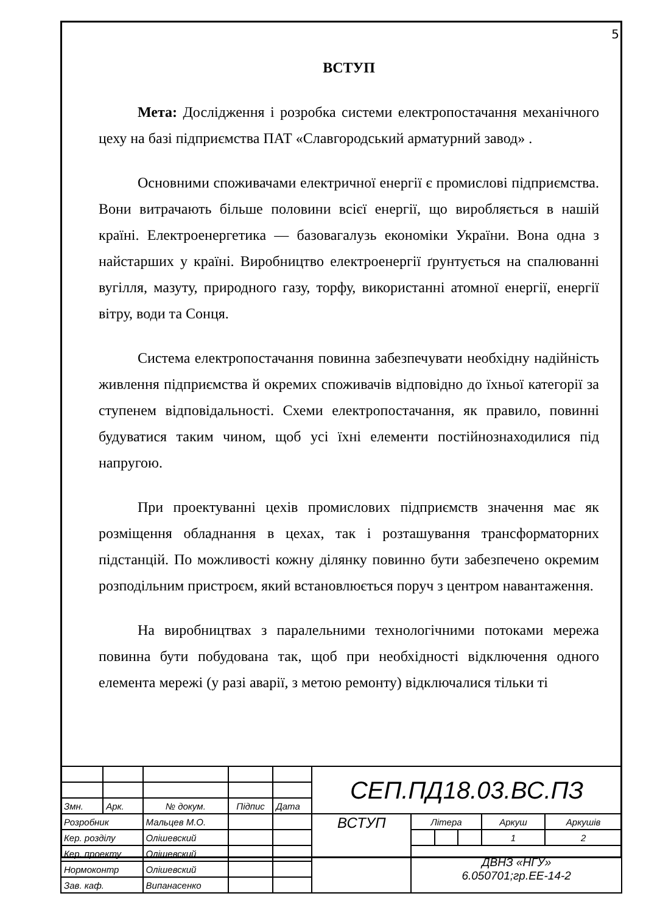5
ВСТУП
Мета: Дослідження і розробка системи електропостачання механічного цеху на базі підприємства ПАТ «Славгородський арматурний завод» .
Основними споживачами електричної енергії є промислові підприємства. Вони витрачають більше половини всієї енергії, що виробляється в нашій країні. Електроенергетика — базовагалузь економіки України. Вона одна з найстарших у країні. Виробництво електроенергії ґрунтується на спалюванні вугілля, мазуту, природного газу, торфу, використанні атомної енергії, енергії вітру, води та Сонця.
Система електропостачання повинна забезпечувати необхідну надійність живлення підприємства й окремих споживачів відповідно до їхньої категорії за ступенем відповідальності. Схеми електропостачання, як правило, повинні будуватися таким чином, щоб усі їхні елементи постійнознаходилися під напругою.
При проектуванні цехів промислових підприємств значення має як розміщення обладнання в цехах, так і розташування трансформаторних підстанцій. По можливості кожну ділянку повинно бути забезпечено окремим розподільним пристроєм, який встановлюється поруч з центром навантаження.
На виробництвах з паралельними технологічними потоками мережа повинна бути побудована так, щоб при необхідності відключення одного елемента мережі (у разі аварії, з метою ремонту) відключалися тільки ті
| | | | | | СЕП.ПД18.03.ВС.ПЗ | | | | | |
| Змн. | Арк. | № докум. | Підпис | Дата | | | | | | |
| Розробник | | Мальцев М.О. | | | ВСТУП | Літера | | | Аркуш | Аркушів |
| Кер. розділу | | Олішевский | | | | | | | 1 | 2 |
| Кер. проекту | | Олішевский | | | | ДВНЗ «НГУ» 6.050701;гр.ЕЕ-14-2 | | | | |
| Нормоконтр | | Олішевский | | | | | | | | |
| Зав. каф. | | Випанасенко | | | | | | | | |